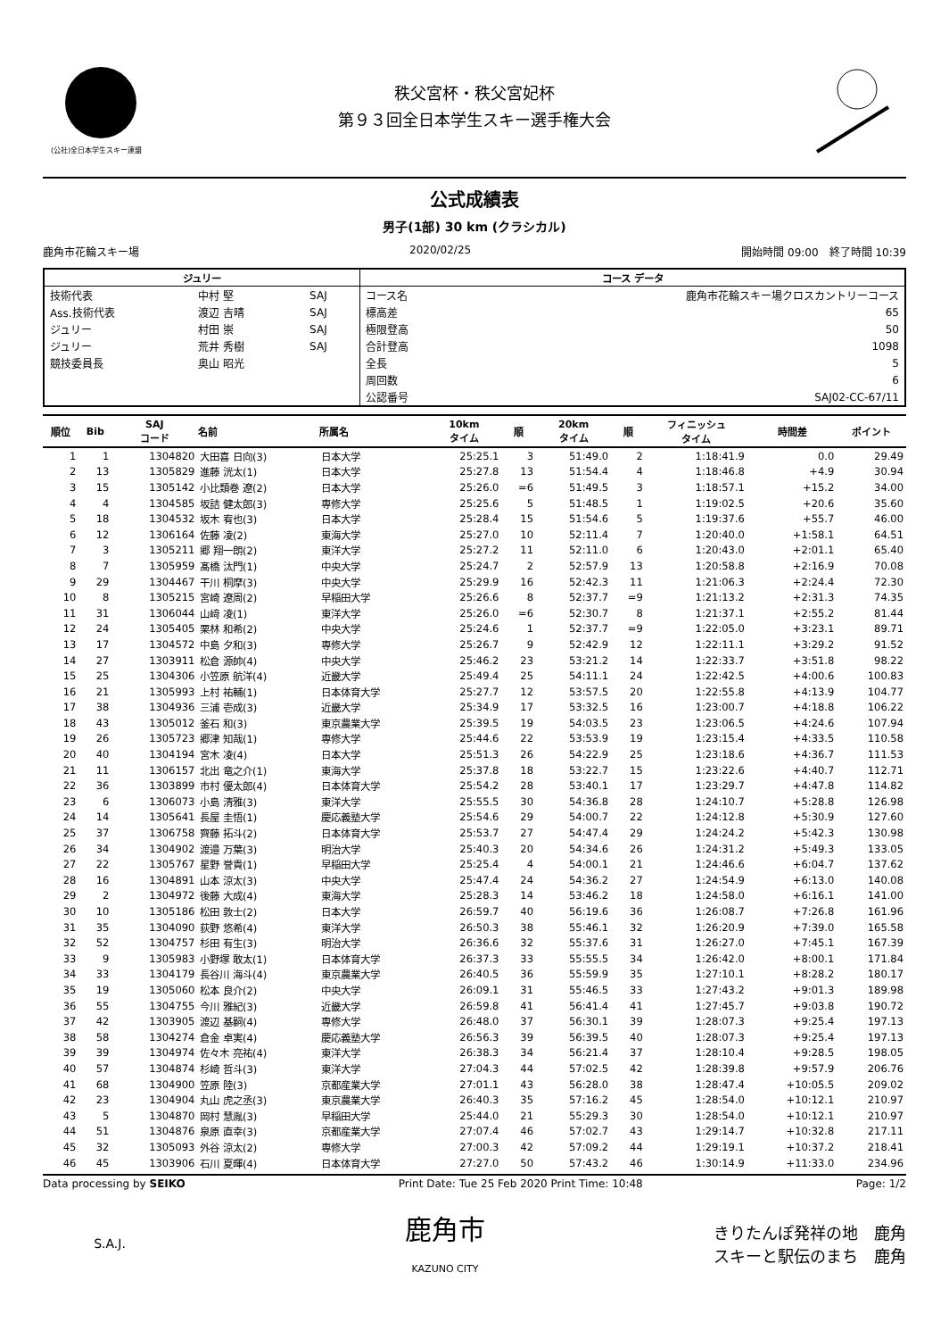(公社)全日本学生スキー連盟
秩父宮杯・秩父宮妃杯
第９３回全日本学生スキー選手権大会
公式成績表
男子(1部) 30 km (クラシカル)
鹿角市花輪スキー場 2020/02/25 開始時間 09:00　終了時間 10:39
| ジュリー | | | コース データ | |
| --- | --- | --- | --- | --- |
| 技術代表 | 中村 堅 | SAJ | コース名 | 鹿角市花輪スキー場クロスカントリーコース |
| Ass.技術代表 | 渡辺 吉晴 | SAJ | 標高差 | 65 |
| ジュリー | 村田 崇 | SAJ | 極限登高 | 50 |
| ジュリー | 荒井 秀樹 | SAJ | 合計登高 | 1098 |
| 競技委員長 | 奥山 昭光 | | 全長 | 5 |
| | | | 周回数 | 6 |
| | | | 公認番号 | SAJ02-CC-67/11 |
| 順位 | Bib | SAJ コード | 名前 | 所属名 | 10km タイム | 順 | 20km タイム | 順 | フィニッシュ タイム | 時間差 | ポイント |
| --- | --- | --- | --- | --- | --- | --- | --- | --- | --- | --- | --- |
| 1 | 1 | 1304820 | 大田喜 日向(3) | 日本大学 | 25:25.1 | 3 | 51:49.0 | 2 | 1:18:41.9 | 0.0 | 29.49 |
| 2 | 13 | 1305829 | 進藤 洸太(1) | 日本大学 | 25:27.8 | 13 | 51:54.4 | 4 | 1:18:46.8 | +4.9 | 30.94 |
| 3 | 15 | 1305142 | 小比類巻 遼(2) | 日本大学 | 25:26.0 | =6 | 51:49.5 | 3 | 1:18:57.1 | +15.2 | 34.00 |
| 4 | 4 | 1304585 | 坂詰 健太郎(3) | 専修大学 | 25:25.6 | 5 | 51:48.5 | 1 | 1:19:02.5 | +20.6 | 35.60 |
| 5 | 18 | 1304532 | 坂木 宥也(3) | 日本大学 | 25:28.4 | 15 | 51:54.6 | 5 | 1:19:37.6 | +55.7 | 46.00 |
| 6 | 12 | 1306164 | 佐藤 凌(2) | 東海大学 | 25:27.0 | 10 | 52:11.4 | 7 | 1:20:40.0 | +1:58.1 | 64.51 |
| 7 | 3 | 1305211 | 郷 翔一朗(2) | 東洋大学 | 25:27.2 | 11 | 52:11.0 | 6 | 1:20:43.0 | +2:01.1 | 65.40 |
| 8 | 7 | 1305959 | 髙橋 汰門(1) | 中央大学 | 25:24.7 | 2 | 52:57.9 | 13 | 1:20:58.8 | +2:16.9 | 70.08 |
| 9 | 29 | 1304467 | 干川 桐摩(3) | 中央大学 | 25:29.9 | 16 | 52:42.3 | 11 | 1:21:06.3 | +2:24.4 | 72.30 |
| 10 | 8 | 1305215 | 宮崎 遼周(2) | 早稲田大学 | 25:26.6 | 8 | 52:37.7 | =9 | 1:21:13.2 | +2:31.3 | 74.35 |
| 11 | 31 | 1306044 | 山﨑 凌(1) | 東洋大学 | 25:26.0 | =6 | 52:30.7 | 8 | 1:21:37.1 | +2:55.2 | 81.44 |
| 12 | 24 | 1305405 | 栗林 和希(2) | 中央大学 | 25:24.6 | 1 | 52:37.7 | =9 | 1:22:05.0 | +3:23.1 | 89.71 |
| 13 | 17 | 1304572 | 中島 夕和(3) | 専修大学 | 25:26.7 | 9 | 52:42.9 | 12 | 1:22:11.1 | +3:29.2 | 91.52 |
| 14 | 27 | 1303911 | 松倉 源帥(4) | 中央大学 | 25:46.2 | 23 | 53:21.2 | 14 | 1:22:33.7 | +3:51.8 | 98.22 |
| 15 | 25 | 1304306 | 小笠原 航洋(4) | 近畿大学 | 25:49.4 | 25 | 54:11.1 | 24 | 1:22:42.5 | +4:00.6 | 100.83 |
| 16 | 21 | 1305993 | 上村 祐輔(1) | 日本体育大学 | 25:27.7 | 12 | 53:57.5 | 20 | 1:22:55.8 | +4:13.9 | 104.77 |
| 17 | 38 | 1304936 | 三浦 壱成(3) | 近畿大学 | 25:34.9 | 17 | 53:32.5 | 16 | 1:23:00.7 | +4:18.8 | 106.22 |
| 18 | 43 | 1305012 | 釜石 和(3) | 東京農業大学 | 25:39.5 | 19 | 54:03.5 | 23 | 1:23:06.5 | +4:24.6 | 107.94 |
| 19 | 26 | 1305723 | 郷津 知哉(1) | 専修大学 | 25:44.6 | 22 | 53:53.9 | 19 | 1:23:15.4 | +4:33.5 | 110.58 |
| 20 | 40 | 1304194 | 宮木 凌(4) | 日本大学 | 25:51.3 | 26 | 54:22.9 | 25 | 1:23:18.6 | +4:36.7 | 111.53 |
| 21 | 11 | 1306157 | 北出 竜之介(1) | 東海大学 | 25:37.8 | 18 | 53:22.7 | 15 | 1:23:22.6 | +4:40.7 | 112.71 |
| 22 | 36 | 1303899 | 市村 優太郎(4) | 日本体育大学 | 25:54.2 | 28 | 53:40.1 | 17 | 1:23:29.7 | +4:47.8 | 114.82 |
| 23 | 6 | 1306073 | 小島 清雅(3) | 東洋大学 | 25:55.5 | 30 | 54:36.8 | 28 | 1:24:10.7 | +5:28.8 | 126.98 |
| 24 | 14 | 1305641 | 長屋 圭悟(1) | 慶応義塾大学 | 25:54.6 | 29 | 54:00.7 | 22 | 1:24:12.8 | +5:30.9 | 127.60 |
| 25 | 37 | 1306758 | 齊藤 拓斗(2) | 日本体育大学 | 25:53.7 | 27 | 54:47.4 | 29 | 1:24:24.2 | +5:42.3 | 130.98 |
| 26 | 34 | 1304902 | 渡邉 万葉(3) | 明治大学 | 25:40.3 | 20 | 54:34.6 | 26 | 1:24:31.2 | +5:49.3 | 133.05 |
| 27 | 22 | 1305767 | 星野 誉貴(1) | 早稲田大学 | 25:25.4 | 4 | 54:00.1 | 21 | 1:24:46.6 | +6:04.7 | 137.62 |
| 28 | 16 | 1304891 | 山本 涼太(3) | 中央大学 | 25:47.4 | 24 | 54:36.2 | 27 | 1:24:54.9 | +6:13.0 | 140.08 |
| 29 | 2 | 1304972 | 後藤 大成(4) | 東海大学 | 25:28.3 | 14 | 53:46.2 | 18 | 1:24:58.0 | +6:16.1 | 141.00 |
| 30 | 10 | 1305186 | 松田 敦士(2) | 日本大学 | 26:59.7 | 40 | 56:19.6 | 36 | 1:26:08.7 | +7:26.8 | 161.96 |
| 31 | 35 | 1304090 | 荻野 悠希(4) | 東洋大学 | 26:50.3 | 38 | 55:46.1 | 32 | 1:26:20.9 | +7:39.0 | 165.58 |
| 32 | 52 | 1304757 | 杉田 有生(3) | 明治大学 | 26:36.6 | 32 | 55:37.6 | 31 | 1:26:27.0 | +7:45.1 | 167.39 |
| 33 | 9 | 1305983 | 小野塚 敢太(1) | 日本体育大学 | 26:37.3 | 33 | 55:55.5 | 34 | 1:26:42.0 | +8:00.1 | 171.84 |
| 34 | 33 | 1304179 | 長谷川 海斗(4) | 東京農業大学 | 26:40.5 | 36 | 55:59.9 | 35 | 1:27:10.1 | +8:28.2 | 180.17 |
| 35 | 19 | 1305060 | 松本 良介(2) | 中央大学 | 26:09.1 | 31 | 55:46.5 | 33 | 1:27:43.2 | +9:01.3 | 189.98 |
| 36 | 55 | 1304755 | 今川 雅紀(3) | 近畿大学 | 26:59.8 | 41 | 56:41.4 | 41 | 1:27:45.7 | +9:03.8 | 190.72 |
| 37 | 42 | 1303905 | 渡辺 基嗣(4) | 専修大学 | 26:48.0 | 37 | 56:30.1 | 39 | 1:28:07.3 | +9:25.4 | 197.13 |
| 38 | 58 | 1304274 | 倉金 卓実(4) | 慶応義塾大学 | 26:56.3 | 39 | 56:39.5 | 40 | 1:28:07.3 | +9:25.4 | 197.13 |
| 39 | 39 | 1304974 | 佐々木 亮祐(4) | 東洋大学 | 26:38.3 | 34 | 56:21.4 | 37 | 1:28:10.4 | +9:28.5 | 198.05 |
| 40 | 57 | 1304874 | 杉崎 哲斗(3) | 東洋大学 | 27:04.3 | 44 | 57:02.5 | 42 | 1:28:39.8 | +9:57.9 | 206.76 |
| 41 | 68 | 1304900 | 笠原 陸(3) | 京都産業大学 | 27:01.1 | 43 | 56:28.0 | 38 | 1:28:47.4 | +10:05.5 | 209.02 |
| 42 | 23 | 1304904 | 丸山 虎之丞(3) | 東京農業大学 | 26:40.3 | 35 | 57:16.2 | 45 | 1:28:54.0 | +10:12.1 | 210.97 |
| 43 | 5 | 1304870 | 岡村 慧胤(3) | 早稲田大学 | 25:44.0 | 21 | 55:29.3 | 30 | 1:28:54.0 | +10:12.1 | 210.97 |
| 44 | 51 | 1304876 | 泉原 直幸(3) | 京都産業大学 | 27:07.4 | 46 | 57:02.7 | 43 | 1:29:14.7 | +10:32.8 | 217.11 |
| 45 | 32 | 1305093 | 外谷 涼太(2) | 専修大学 | 27:00.3 | 42 | 57:09.2 | 44 | 1:29:19.1 | +10:37.2 | 218.41 |
| 46 | 45 | 1303906 | 石川 夏暉(4) | 日本体育大学 | 27:27.0 | 50 | 57:43.2 | 46 | 1:30:14.9 | +11:33.0 | 234.96 |
Data processing by SEIKO Print Date: Tue 25 Feb 2020 Print Time: 10:48 Page: 1/2
S.A.J.
鹿角市
KAZUNO CITY
きりたんぽ発祥の地　鹿角
スキーと駅伝のまち　鹿角